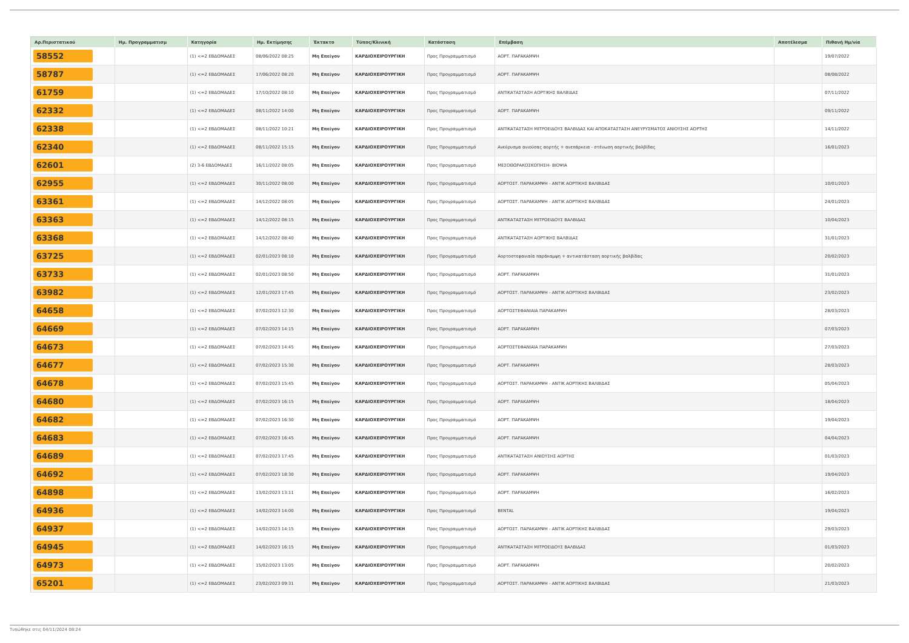| Αρ.Περιστατικού | Ημ. Προγραμματισμ | Κατηγορία | Ημ. Εκτίμησης | Έκτακτο | Τύπος/Κλινική | Κατάσταση | Επέμβαση | Αποτέλεσμα | Πιθανή Ημ/νία |
| --- | --- | --- | --- | --- | --- | --- | --- | --- | --- |
| 58552 | | (1) <=2 ΕΒΔΟΜΑΔΕΣ | 08/06/2022 08:25 | Μη Επείγον | ΚΑΡΔΙΟΧΕΙΡΟΥΡΓΙΚΗ | Προς Προγραμματισμό | ΑΟΡΤ. ΠΑΡΑΚΑΜΨΗ | | 19/07/2022 |
| 58787 | | (1) <=2 ΕΒΔΟΜΑΔΕΣ | 17/06/2022 08:20 | Μη Επείγον | ΚΑΡΔΙΟΧΕΙΡΟΥΡΓΙΚΗ | Προς Προγραμματισμό | ΑΟΡΤ. ΠΑΡΑΚΑΜΨΗ | | 08/08/2022 |
| 61759 | | (1) <=2 ΕΒΔΟΜΑΔΕΣ | 17/10/2022 08:10 | Μη Επείγον | ΚΑΡΔΙΟΧΕΙΡΟΥΡΓΙΚΗ | Προς Προγραμματισμό | ΑΝΤΙΚΑΤΑΣΤΑΣΗ ΑΟΡΤΙΚΗΣ ΒΑΛΒΙΔΑΣ | | 07/11/2022 |
| 62332 | | (1) <=2 ΕΒΔΟΜΑΔΕΣ | 08/11/2022 14:00 | Μη Επείγον | ΚΑΡΔΙΟΧΕΙΡΟΥΡΓΙΚΗ | Προς Προγραμματισμό | ΑΟΡΤ. ΠΑΡΑΚΑΜΨΗ | | 09/11/2022 |
| 62338 | | (1) <=2 ΕΒΔΟΜΑΔΕΣ | 08/11/2022 10:21 | Μη Επείγον | ΚΑΡΔΙΟΧΕΙΡΟΥΡΓΙΚΗ | Προς Προγραμματισμό | ΑΝΤΙΚΑΤΑΣΤΑΣΗ ΜΙΤΡΟΕΙΔΟΥΣ ΒΑΛΒΙΔΑΣ ΚΑΙ ΑΠΟΚΑΤΑΣΤΑΣΗ ΑΝΕΥΡΥΣΜΑΤΟΣ ΑΝΙΟΥΣΗΣ ΑΟΡΤΗΣ | | 14/11/2022 |
| 62340 | | (1) <=2 ΕΒΔΟΜΑΔΕΣ | 08/11/2022 15:15 | Μη Επείγον | ΚΑΡΔΙΟΧΕΙΡΟΥΡΓΙΚΗ | Προς Προγραμματισμό | Ανεύρυσμα ανιούσας αορτής + ανεπάρκεια - στένωση αορτικής βαλβίδας | | 16/01/2023 |
| 62601 | | (2) 3-6 ΕΒΔΟΜΑΔΕΣ | 16/11/2022 08:05 | Μη Επείγον | ΚΑΡΔΙΟΧΕΙΡΟΥΡΓΙΚΗ | Προς Προγραμματισμό | ΜΕΣΟΘΩΡΑΚΟΣΚΟΠΗΣΗ- ΒΙΟΨΙΑ | | |
| 62955 | | (1) <=2 ΕΒΔΟΜΑΔΕΣ | 30/11/2022 08:00 | Μη Επείγον | ΚΑΡΔΙΟΧΕΙΡΟΥΡΓΙΚΗ | Προς Προγραμματισμό | ΑΟΡΤΟΣΤ. ΠΑΡΑΚΑΜΨΗ - ΑΝΤΙΚ ΑΟΡΤΙΚΗΣ ΒΑΛΒΙΔΑΣ | | 10/01/2023 |
| 63361 | | (1) <=2 ΕΒΔΟΜΑΔΕΣ | 14/12/2022 08:05 | Μη Επείγον | ΚΑΡΔΙΟΧΕΙΡΟΥΡΓΙΚΗ | Προς Προγραμματισμό | ΑΟΡΤΟΣΤ. ΠΑΡΑΚΑΜΨΗ - ΑΝΤΙΚ ΑΟΡΤΙΚΗΣ ΒΑΛΒΙΔΑΣ | | 24/01/2023 |
| 63363 | | (1) <=2 ΕΒΔΟΜΑΔΕΣ | 14/12/2022 08:15 | Μη Επείγον | ΚΑΡΔΙΟΧΕΙΡΟΥΡΓΙΚΗ | Προς Προγραμματισμό | ΑΝΤΙΚΑΤΑΣΤΑΣΗ ΜΙΤΡΟΕΙΔΟΥΣ ΒΑΛΒΙΔΑΣ | | 10/04/2023 |
| 63368 | | (1) <=2 ΕΒΔΟΜΑΔΕΣ | 14/12/2022 08:40 | Μη Επείγον | ΚΑΡΔΙΟΧΕΙΡΟΥΡΓΙΚΗ | Προς Προγραμματισμό | ΑΝΤΙΚΑΤΑΣΤΑΣΗ ΑΟΡΤΙΚΗΣ ΒΑΛΒΙΔΑΣ | | 31/01/2023 |
| 63725 | | (1) <=2 ΕΒΔΟΜΑΔΕΣ | 02/01/2023 08:10 | Μη Επείγον | ΚΑΡΔΙΟΧΕΙΡΟΥΡΓΙΚΗ | Προς Προγραμματισμό | Αορτοστεφανιαία παράκαμψη + αντικατάσταση αορτικής βαλβίδας | | 20/02/2023 |
| 63733 | | (1) <=2 ΕΒΔΟΜΑΔΕΣ | 02/01/2023 08:50 | Μη Επείγον | ΚΑΡΔΙΟΧΕΙΡΟΥΡΓΙΚΗ | Προς Προγραμματισμό | ΑΟΡΤ. ΠΑΡΑΚΑΜΨΗ | | 31/01/2023 |
| 63982 | | (1) <=2 ΕΒΔΟΜΑΔΕΣ | 12/01/2023 17:45 | Μη Επείγον | ΚΑΡΔΙΟΧΕΙΡΟΥΡΓΙΚΗ | Προς Προγραμματισμό | ΑΟΡΤΟΣΤ. ΠΑΡΑΚΑΜΨΗ - ΑΝΤΙΚ ΑΟΡΤΙΚΗΣ ΒΑΛΒΙΔΑΣ | | 23/02/2023 |
| 64658 | | (1) <=2 ΕΒΔΟΜΑΔΕΣ | 07/02/2023 12:30 | Μη Επείγον | ΚΑΡΔΙΟΧΕΙΡΟΥΡΓΙΚΗ | Προς Προγραμματισμό | ΑΟΡΤΟΣΤΕΦΑΝΙΑΙΑ ΠΑΡΑΚΑΜΨΗ | | 28/03/2023 |
| 64669 | | (1) <=2 ΕΒΔΟΜΑΔΕΣ | 07/02/2023 14:15 | Μη Επείγον | ΚΑΡΔΙΟΧΕΙΡΟΥΡΓΙΚΗ | Προς Προγραμματισμό | ΑΟΡΤ. ΠΑΡΑΚΑΜΨΗ | | 07/03/2023 |
| 64673 | | (1) <=2 ΕΒΔΟΜΑΔΕΣ | 07/02/2023 14:45 | Μη Επείγον | ΚΑΡΔΙΟΧΕΙΡΟΥΡΓΙΚΗ | Προς Προγραμματισμό | ΑΟΡΤΟΣΤΕΦΑΝΙΑΙΑ ΠΑΡΑΚΑΜΨΗ | | 27/03/2023 |
| 64677 | | (1) <=2 ΕΒΔΟΜΑΔΕΣ | 07/02/2023 15:30 | Μη Επείγον | ΚΑΡΔΙΟΧΕΙΡΟΥΡΓΙΚΗ | Προς Προγραμματισμό | ΑΟΡΤ. ΠΑΡΑΚΑΜΨΗ | | 28/03/2023 |
| 64678 | | (1) <=2 ΕΒΔΟΜΑΔΕΣ | 07/02/2023 15:45 | Μη Επείγον | ΚΑΡΔΙΟΧΕΙΡΟΥΡΓΙΚΗ | Προς Προγραμματισμό | ΑΟΡΤΟΣΤ. ΠΑΡΑΚΑΜΨΗ - ΑΝΤΙΚ ΑΟΡΤΙΚΗΣ ΒΑΛΒΙΔΑΣ | | 05/04/2023 |
| 64680 | | (1) <=2 ΕΒΔΟΜΑΔΕΣ | 07/02/2023 16:15 | Μη Επείγον | ΚΑΡΔΙΟΧΕΙΡΟΥΡΓΙΚΗ | Προς Προγραμματισμό | ΑΟΡΤ. ΠΑΡΑΚΑΜΨΗ | | 18/04/2023 |
| 64682 | | (1) <=2 ΕΒΔΟΜΑΔΕΣ | 07/02/2023 16:30 | Μη Επείγον | ΚΑΡΔΙΟΧΕΙΡΟΥΡΓΙΚΗ | Προς Προγραμματισμό | ΑΟΡΤ. ΠΑΡΑΚΑΜΨΗ | | 19/04/2023 |
| 64683 | | (1) <=2 ΕΒΔΟΜΑΔΕΣ | 07/02/2023 16:45 | Μη Επείγον | ΚΑΡΔΙΟΧΕΙΡΟΥΡΓΙΚΗ | Προς Προγραμματισμό | ΑΟΡΤ. ΠΑΡΑΚΑΜΨΗ | | 04/04/2023 |
| 64689 | | (1) <=2 ΕΒΔΟΜΑΔΕΣ | 07/02/2023 17:45 | Μη Επείγον | ΚΑΡΔΙΟΧΕΙΡΟΥΡΓΙΚΗ | Προς Προγραμματισμό | ΑΝΤΙΚΑΤΑΣΤΑΣΗ ΑΝΙΟΥΣΗΣ ΑΟΡΤΗΣ | | 01/03/2023 |
| 64692 | | (1) <=2 ΕΒΔΟΜΑΔΕΣ | 07/02/2023 18:30 | Μη Επείγον | ΚΑΡΔΙΟΧΕΙΡΟΥΡΓΙΚΗ | Προς Προγραμματισμό | ΑΟΡΤ. ΠΑΡΑΚΑΜΨΗ | | 19/04/2023 |
| 64898 | | (1) <=2 ΕΒΔΟΜΑΔΕΣ | 13/02/2023 13:11 | Μη Επείγον | ΚΑΡΔΙΟΧΕΙΡΟΥΡΓΙΚΗ | Προς Προγραμματισμό | ΑΟΡΤ. ΠΑΡΑΚΑΜΨΗ | | 16/02/2023 |
| 64936 | | (1) <=2 ΕΒΔΟΜΑΔΕΣ | 14/02/2023 14:00 | Μη Επείγον | ΚΑΡΔΙΟΧΕΙΡΟΥΡΓΙΚΗ | Προς Προγραμματισμό | BENTAL | | 19/04/2023 |
| 64937 | | (1) <=2 ΕΒΔΟΜΑΔΕΣ | 14/02/2023 14:15 | Μη Επείγον | ΚΑΡΔΙΟΧΕΙΡΟΥΡΓΙΚΗ | Προς Προγραμματισμό | ΑΟΡΤΟΣΤ. ΠΑΡΑΚΑΜΨΗ - ΑΝΤΙΚ ΑΟΡΤΙΚΗΣ ΒΑΛΒΙΔΑΣ | | 29/03/2023 |
| 64945 | | (1) <=2 ΕΒΔΟΜΑΔΕΣ | 14/02/2023 16:15 | Μη Επείγον | ΚΑΡΔΙΟΧΕΙΡΟΥΡΓΙΚΗ | Προς Προγραμματισμό | ΑΝΤΙΚΑΤΑΣΤΑΣΗ ΜΙΤΡΟΕΙΔΟΥΣ ΒΑΛΒΙΔΑΣ | | 01/03/2023 |
| 64973 | | (1) <=2 ΕΒΔΟΜΑΔΕΣ | 15/02/2023 13:05 | Μη Επείγον | ΚΑΡΔΙΟΧΕΙΡΟΥΡΓΙΚΗ | Προς Προγραμματισμό | ΑΟΡΤ. ΠΑΡΑΚΑΜΨΗ | | 20/02/2023 |
| 65201 | | (1) <=2 ΕΒΔΟΜΑΔΕΣ | 23/02/2023 09:31 | Μη Επείγον | ΚΑΡΔΙΟΧΕΙΡΟΥΡΓΙΚΗ | Προς Προγραμματισμό | ΑΟΡΤΟΣΤ. ΠΑΡΑΚΑΜΨΗ - ΑΝΤΙΚ ΑΟΡΤΙΚΗΣ ΒΑΛΒΙΔΑΣ | | 21/03/2023 |
Τυπώθηκε στις 04/11/2024 08:24